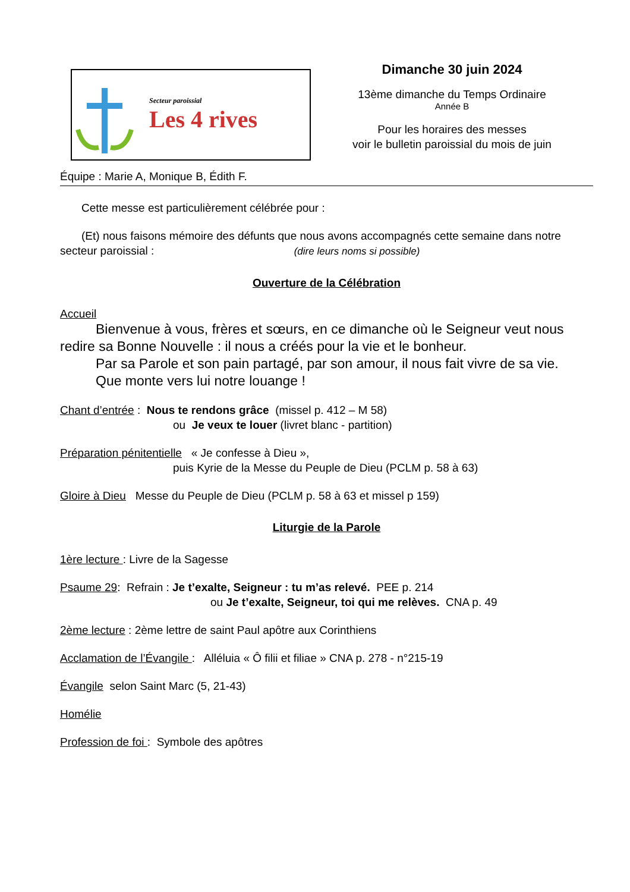Secteur paroissial
Les 4 rives
Dimanche 30 juin 2024
13ème dimanche du Temps Ordinaire
Année B
Pour les horaires des messes
voir le bulletin paroissial du mois de juin
Équipe : Marie A, Monique B, Édith F.
Cette messe est particulièrement célébrée pour :
(Et) nous faisons mémoire des défunts que nous avons accompagnés cette semaine dans notre secteur paroissial : (dire leurs noms si possible)
Ouverture de la Célébration
Accueil
Bienvenue à vous, frères et sœurs, en ce dimanche où le Seigneur veut nous redire sa Bonne Nouvelle : il nous a créés pour la vie et le bonheur.
Par sa Parole et son pain partagé, par son amour, il nous fait vivre de sa vie.
Que monte vers lui notre louange !
Chant d’entrée : Nous te rendons grâce (missel p. 412 – M 58)
ou Je veux te louer (livret blanc - partition)
Préparation pénitentielle « Je confesse à Dieu »,
puis Kyrie de la Messe du Peuple de Dieu (PCLM p. 58 à 63)
Gloire à Dieu Messe du Peuple de Dieu (PCLM p. 58 à 63 et missel p 159)
Liturgie de la Parole
1ère lecture : Livre de la Sagesse
Psaume 29: Refrain : Je t’exalte, Seigneur : tu m’as relevé. PEE p. 214
ou Je t’exalte, Seigneur, toi qui me relèves. CNA p. 49
2ème lecture : 2ème lettre de saint Paul apôtre aux Corinthiens
Acclamation de l’Évangile : Alléluia « Ô filii et filiae » CNA p. 278 - n°215-19
Évangile selon Saint Marc (5, 21-43)
Homélie
Profession de foi : Symbole des apôtres